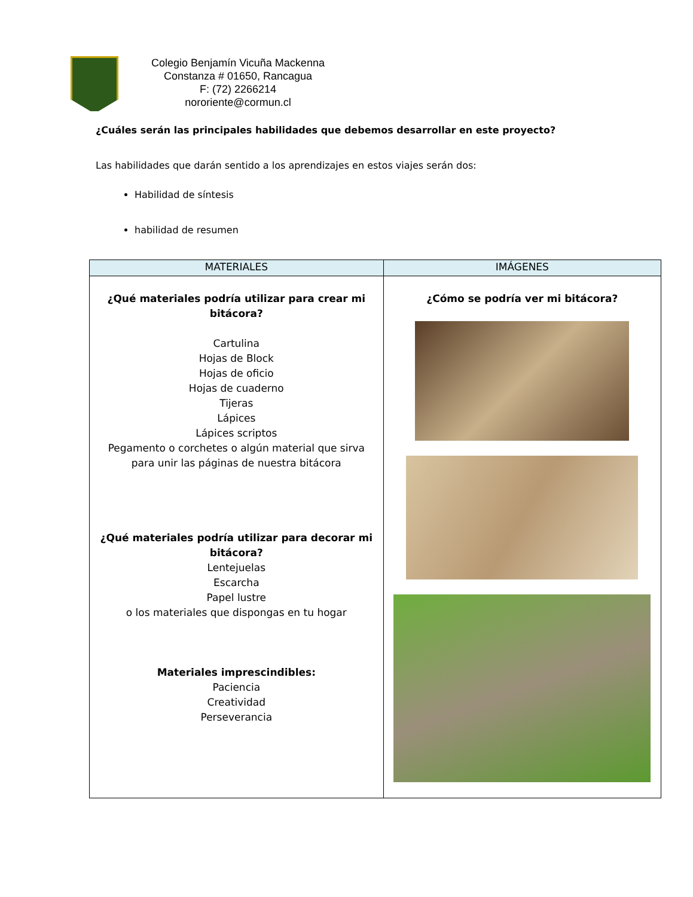Colegio Benjamín Vicuña Mackenna
Constanza # 01650, Rancagua
F: (72) 2266214
nororiente@cormun.cl
¿Cuáles serán las principales habilidades que debemos desarrollar en este proyecto?
Las habilidades que darán sentido a los aprendizajes en estos viajes serán dos:
Habilidad de síntesis
habilidad de resumen
| MATERIALES | IMÁGENES |
| --- | --- |
| ¿Qué materiales podría utilizar para crear mi bitácora? Cartulina Hojas de Block Hojas de oficio Hojas de cuaderno Tijeras Lápices Lápices scriptos Pegamento o corchetes o algún material que sirva para unir las páginas de nuestra bitácora ¿Qué materiales podría utilizar para decorar mi bitácora? Lentejuelas Escarcha Papel lustre o los materiales que dispongas en tu hogar Materiales imprescindibles: Paciencia Creatividad Perseverancia | ¿Cómo se podría ver mi bitácora? |